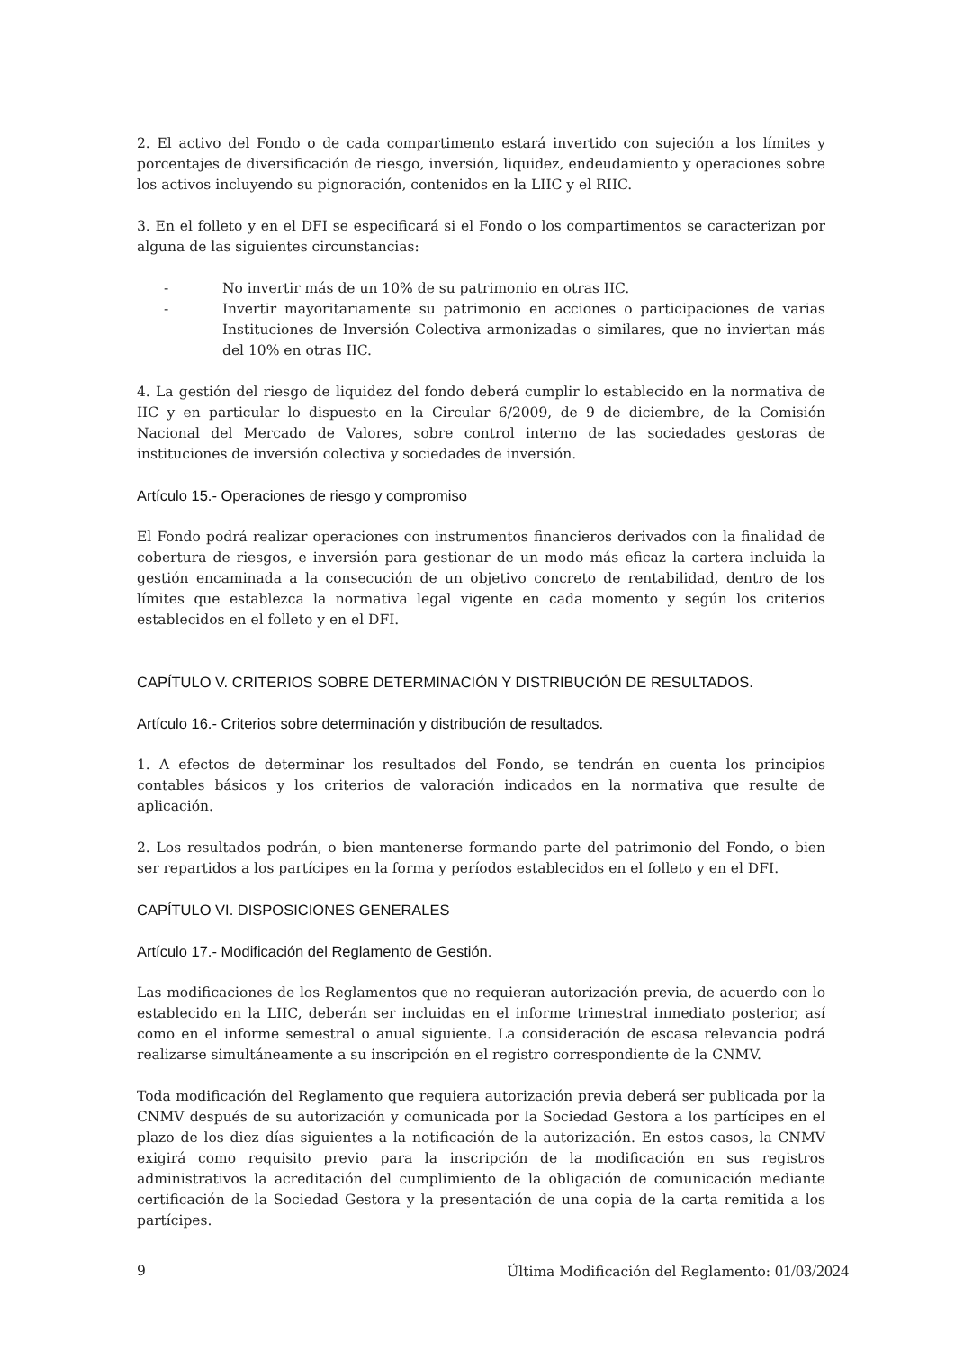2. El activo del Fondo o de cada compartimento estará invertido con sujeción a los límites y porcentajes de diversificación de riesgo, inversión, liquidez, endeudamiento y operaciones sobre los activos incluyendo su pignoración, contenidos en la LIIC y el RIIC.
3. En el folleto y en el DFI se especificará si el Fondo o los compartimentos se caracterizan por alguna de las siguientes circunstancias:
- No invertir más de un 10% de su patrimonio en otras IIC.
- Invertir mayoritariamente su patrimonio en acciones o participaciones de varias Instituciones de Inversión Colectiva armonizadas o similares, que no inviertan más del 10% en otras IIC.
4. La gestión del riesgo de liquidez del fondo deberá cumplir lo establecido en la normativa de IIC y en particular lo dispuesto en la Circular 6/2009, de 9 de diciembre, de la Comisión Nacional del Mercado de Valores, sobre control interno de las sociedades gestoras de instituciones de inversión colectiva y sociedades de inversión.
Artículo 15.- Operaciones de riesgo y compromiso
El Fondo podrá realizar operaciones con instrumentos financieros derivados con la finalidad de cobertura de riesgos, e inversión para gestionar de un modo más eficaz la cartera incluida la gestión encaminada a la consecución de un objetivo concreto de rentabilidad, dentro de los límites que establezca la normativa legal vigente en cada momento y según los criterios establecidos en el folleto y en el DFI.
CAPÍTULO V. CRITERIOS SOBRE DETERMINACIÓN Y DISTRIBUCIÓN DE RESULTADOS.
Artículo 16.- Criterios sobre determinación y distribución de resultados.
1. A efectos de determinar los resultados del Fondo, se tendrán en cuenta los principios contables básicos y los criterios de valoración indicados en la normativa que resulte de aplicación.
2. Los resultados podrán, o bien mantenerse formando parte del patrimonio del Fondo, o bien ser repartidos a los partícipes en la forma y períodos establecidos en el folleto y en el DFI.
CAPÍTULO VI. DISPOSICIONES GENERALES
Artículo 17.- Modificación del Reglamento de Gestión.
Las modificaciones de los Reglamentos que no requieran autorización previa, de acuerdo con lo establecido en la LIIC, deberán ser incluidas en el informe trimestral inmediato posterior, así como en el informe semestral o anual siguiente. La consideración de escasa relevancia podrá realizarse simultáneamente a su inscripción en el registro correspondiente de la CNMV.
Toda modificación del Reglamento que requiera autorización previa deberá ser publicada por la CNMV después de su autorización y comunicada por la Sociedad Gestora a los partícipes en el plazo de los diez días siguientes a la notificación de la autorización. En estos casos, la CNMV exigirá como requisito previo para la inscripción de la modificación en sus registros administrativos la acreditación del cumplimiento de la obligación de comunicación mediante certificación de la Sociedad Gestora y la presentación de una copia de la carta remitida a los partícipes.
9 Última Modificación del Reglamento: 01/03/2024